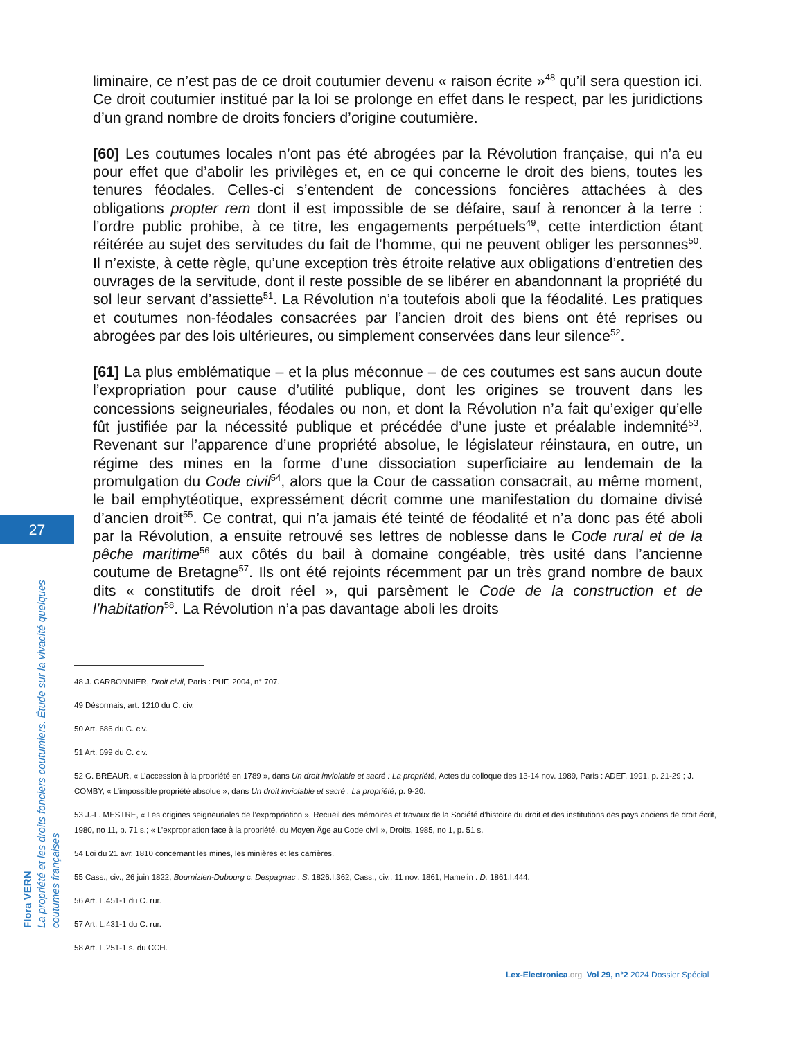liminaire, ce n’est pas de ce droit coutumier devenu « raison écrite »<sup>48</sup> qu’il sera question ici. Ce droit coutumier institué par la loi se prolonge en effet dans le respect, par les juridictions d’un grand nombre de droits fonciers d’origine coutumière.
[60] Les coutumes locales n’ont pas été abrogées par la Révolution française, qui n’a eu pour effet que d’abolir les privilèges et, en ce qui concerne le droit des biens, toutes les tenures féodales. Celles-ci s’entendent de concessions foncières attachées à des obligations propter rem dont il est impossible de se défaire, sauf à renoncer à la terre : l’ordre public prohibe, à ce titre, les engagements perpétuels<sup>49</sup>, cette interdiction étant réitérée au sujet des servitudes du fait de l’homme, qui ne peuvent obliger les personnes<sup>50</sup>. Il n’existe, à cette règle, qu’une exception très étroite relative aux obligations d’entretien des ouvrages de la servitude, dont il reste possible de se libérer en abandonnant la propriété du sol leur servant d’assiette<sup>51</sup>. La Révolution n’a toutefois aboli que la féodalité. Les pratiques et coutumes non-féodales consacrées par l’ancien droit des biens ont été reprises ou abrogées par des lois ultérieures, ou simplement conservées dans leur silence<sup>52</sup>.
[61] La plus emblématique – et la plus méconnue – de ces coutumes est sans aucun doute l’expropriation pour cause d’utilité publique, dont les origines se trouvent dans les concessions seigneuriales, féodales ou non, et dont la Révolution n’a fait qu’exiger qu’elle fût justifiée par la nécessité publique et précédée d’une juste et préalable indemnité<sup>53</sup>. Revenant sur l’apparence d’une propriété absolue, le législateur réinstaura, en outre, un régime des mines en la forme d’une dissociation superficiaire au lendemain de la promulgation du Code civil<sup>54</sup>, alors que la Cour de cassation consacrait, au même moment, le bail emphytéotique, expressément décrit comme une manifestation du domaine divisé d’ancien droit<sup>55</sup>. Ce contrat, qui n’a jamais été teinté de féodalité et n’a donc pas été aboli par la Révolution, a ensuite retrouvé ses lettres de noblesse dans le Code rural et de la pêche maritime<sup>56</sup> aux côtés du bail à domaine congéable, très usité dans l’ancienne coutume de Bretagne<sup>57</sup>. Ils ont été rejoints récemment par un très grand nombre de baux dits « constitutifs de droit réel », qui parsèment le Code de la construction et de l’habitation<sup>58</sup>. La Révolution n’a pas davantage aboli les droits
27
Flora VERN
La propriété et les droits fonciers coutumiers. Étude sur la vivacité quelques coutumes françaises
48 J. CARBONNIER, Droit civil, Paris : PUF, 2004, n° 707.
49 Désormais, art. 1210 du C. civ.
50 Art. 686 du C. civ.
51 Art. 699 du C. civ.
52 G. BRÉAUR, « L’accession à la propriété en 1789 », dans Un droit inviolable et sacré : La propriété, Actes du colloque des 13-14 nov. 1989, Paris : ADEF, 1991, p. 21-29 ; J. COMBY, « L’impossible propriété absolue », dans Un droit inviolable et sacré : La propriété, p. 9-20.
53 J.-L. MESTRE, « Les origines seigneuriales de l’expropriation », Recueil des mémoires et travaux de la Société d’histoire du droit et des institutions des pays anciens de droit écrit, 1980, no 11, p. 71 s.; « L’expropriation face à la propriété, du Moyen Âge au Code civil », Droits, 1985, no 1, p. 51 s.
54 Loi du 21 avr. 1810 concernant les mines, les minières et les carrières.
55 Cass., civ., 26 juin 1822, Bournizien-Dubourg c. Despagnac : S. 1826.I.362; Cass., civ., 11 nov. 1861, Hamelin : D. 1861.I.444.
56 Art. L.451-1 du C. rur.
57 Art. L.431-1 du C. rur.
58 Art. L.251-1 s. du CCH.
Lex-Electronica.org Vol 29, n°2 2024 Dossier Spécial